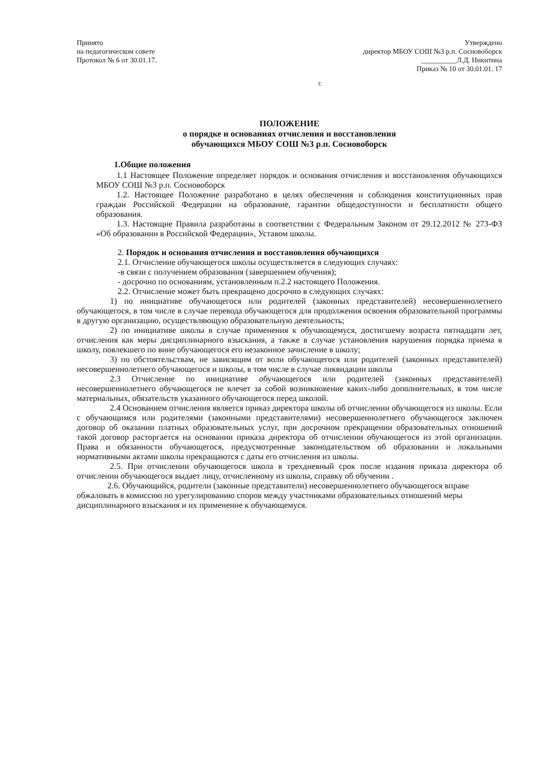Принято
на педагогическом совете
Протокол № 6 от 30.01.17.
Утверждено
директор МБОУ СОШ №3 р.п. Сосновоборск
__________Л.Д. Никитина
Приказ № 10 от 30.01.01. 17
г.
ПОЛОЖЕНИЕ
о порядке и основаниях отчисления и восстановления
обучающихся МБОУ СОШ №3 р.п. Сосновоборск
1.Общие положения
1.1 Настоящее Положение определяет порядок и основания отчисления и восстановления обучающихся МБОУ СОШ №3 р.п. Сосновоборск
1.2. Настоящее Положение разработано в целях обеспечения и соблюдения конституционных прав граждан Российской Федерации на образование, гарантии общедоступности и бесплатности общего образования.
1.3. Настоящие Правила разработаны в соответствии с Федеральным Законом от 29.12.2012 № 273-ФЗ «Об образовании в Российской Федерации», Уставом школы.
2. Порядок и основания отчисления и восстановления обучающихся
2.1. Отчисление обучающегося школы осуществляется в следующих случаях:
-в связи с получением образования (завершением обучения);
- досрочно по основаниям, установленным п.2.2 настоящего Положения.
2.2. Отчисление может быть прекращено досрочно в следующих случаях:
1) по инициативе обучающегося или родителей (законных представителей) несовершеннолетнего обучающегося, в том числе в случае перевода обучающегося для продолжения освоения образовательной программы в другую организацию, осуществляющую образовательную деятельность;
2) по инициативе школы в случае применения к обучающемуся, достигшему возраста пятнадцати лет, отчисления как меры дисциплинарного взыскания, а также в случае установления нарушения порядка приема в школу, повлекшего по вине обучающегося его незаконное зачисление в школу;
3) по обстоятельствам, не зависящим от воли обучающегося или родителей (законных представителей) несовершеннолетнего обучающегося и школы, в том числе в случае ликвидации школы
2.3 Отчисление по инициативе обучающегося или родителей (законных представителей) несовершеннолетнего обучающегося не влечет за собой возникновение каких-либо дополнительных, в том числе материальных, обязательств указанного обучающегося перед школой.
2.4 Основанием отчисления является приказ директора школы об отчислении обучающегося из школы. Если с обучающимся или родителями (законными представителями) несовершеннолетнего обучающегося заключен договор об оказании платных образовательных услуг, при досрочном прекращении образовательных отношений такой договор расторгается на основании приказа директора об отчислении обучающегося из этой организации. Права и обязанности обучающегося, предусмотренные законодательством об образовании и локальными нормативными актами школы прекращаются с даты его отчисления из школы.
2.5. При отчислении обучающегося школа в трехдневный срок после издания приказа директора об отчислении обучающегося выдает лицу, отчисленному из школы, справку об обучении .
2.6. Обучающийся, родители (законные представители) несовершеннолетнего обучающегося вправе обжаловать в комиссию по урегулированию споров между участниками образовательных отношений меры дисциплинарного взыскания и их применение к обучающемуся.